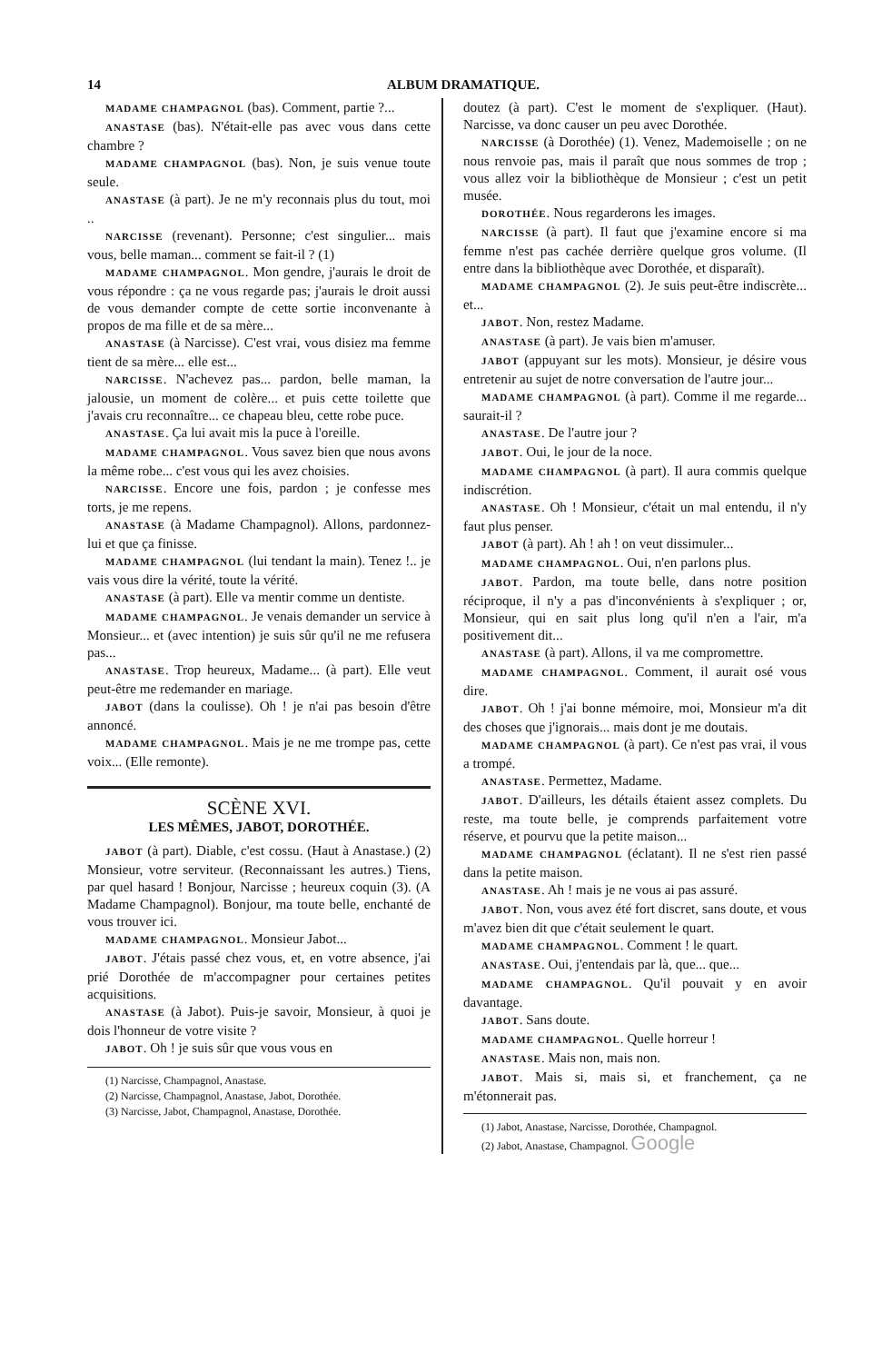14 ALBUM DRAMATIQUE.
MADAME CHAMPAGNOL (bas). Comment, partie ?...
ANASTASE (bas). N'était-elle pas avec vous dans cette chambre ?
MADAME CHAMPAGNOL (bas). Non, je suis venue toute seule.
ANASTASE (à part). Je ne m'y reconnais plus du tout, moi ..
NARCISSE (revenant). Personne; c'est singulier... mais vous, belle maman... comment se fait-il ? (1)
MADAME CHAMPAGNOL. Mon gendre, j'aurais le droit de vous répondre : ça ne vous regarde pas; j'aurais le droit aussi de vous demander compte de cette sortie inconvenante à propos de ma fille et de sa mère...
ANASTASE (à Narcisse). C'est vrai, vous disiez ma femme tient de sa mère... elle est...
NARCISSE. N'achevez pas... pardon, belle maman, la jalousie, un moment de colère... et puis cette toilette que j'avais cru reconnaître... ce chapeau bleu, cette robe puce.
ANASTASE. Ça lui avait mis la puce à l'oreille.
MADAME CHAMPAGNOL. Vous savez bien que nous avons la même robe... c'est vous qui les avez choisies.
NARCISSE. Encore une fois, pardon ; je confesse mes torts, je me repens.
ANASTASE (à Madame Champagnol). Allons, pardonnez-lui et que ça finisse.
MADAME CHAMPAGNOL (lui tendant la main). Tenez !.. je vais vous dire la vérité, toute la vérité.
ANASTASE (à part). Elle va mentir comme un dentiste.
MADAME CHAMPAGNOL. Je venais demander un service à Monsieur... et (avec intention) je suis sûr qu'il ne me refusera pas...
ANASTASE. Trop heureux, Madame... (à part). Elle veut peut-être me redemander en mariage.
JABOT (dans la coulisse). Oh ! je n'ai pas besoin d'être annoncé.
MADAME CHAMPAGNOL. Mais je ne me trompe pas, cette voix... (Elle remonte).
SCÈNE XVI.
LES MÊMES, JABOT, DOROTHÉE.
JABOT (à part). Diable, c'est cossu. (Haut à Anastase.) (2) Monsieur, votre serviteur. (Reconnaissant les autres.) Tiens, par quel hasard ! Bonjour, Narcisse ; heureux coquin (3). (A Madame Champagnol). Bonjour, ma toute belle, enchanté de vous trouver ici.
MADAME CHAMPAGNOL. Monsieur Jabot...
JABOT. J'étais passé chez vous, et, en votre absence, j'ai prié Dorothée de m'accompagner pour certaines petites acquisitions.
ANASTASE (à Jabot). Puis-je savoir, Monsieur, à quoi je dois l'honneur de votre visite ?
JABOT. Oh ! je suis sûr que vous vous en
(1) Narcisse, Champagnol, Anastase.
(2) Narcisse, Champagnol, Anastase, Jabot, Dorothée.
(3) Narcisse, Jabot, Champagnol, Anastase, Dorothée.
doutez (à part). C'est le moment de s'expliquer. (Haut). Narcisse, va donc causer un peu avec Dorothée.
NARCISSE (à Dorothée) (1). Venez, Mademoiselle ; on ne nous renvoie pas, mais il paraît que nous sommes de trop ; vous allez voir la bibliothèque de Monsieur ; c'est un petit musée.
DOROTHÉE. Nous regarderons les images.
NARCISSE (à part). Il faut que j'examine encore si ma femme n'est pas cachée derrière quelque gros volume. (Il entre dans la bibliothèque avec Dorothée, et disparaît).
MADAME CHAMPAGNOL (2). Je suis peut-être indiscrète... et...
JABOT. Non, restez Madame.
ANASTASE (à part). Je vais bien m'amuser.
JABOT (appuyant sur les mots). Monsieur, je désire vous entretenir au sujet de notre conversation de l'autre jour...
MADAME CHAMPAGNOL (à part). Comme il me regarde... saurait-il ?
ANASTASE. De l'autre jour ?
JABOT. Oui, le jour de la noce.
MADAME CHAMPAGNOL (à part). Il aura commis quelque indiscrétion.
ANASTASE. Oh ! Monsieur, c'était un mal entendu, il n'y faut plus penser.
JABOT (à part). Ah ! ah ! on veut dissimuler...
MADAME CHAMPAGNOL. Oui, n'en parlons plus.
JABOT. Pardon, ma toute belle, dans notre position réciproque, il n'y a pas d'inconvénients à s'expliquer ; or, Monsieur, qui en sait plus long qu'il n'en a l'air, m'a positivement dit...
ANASTASE (à part). Allons, il va me compromettre.
MADAME CHAMPAGNOL. Comment, il aurait osé vous dire.
JABOT. Oh ! j'ai bonne mémoire, moi, Monsieur m'a dit des choses que j'ignorais... mais dont je me doutais.
MADAME CHAMPAGNOL (à part). Ce n'est pas vrai, il vous a trompé.
ANASTASE. Permettez, Madame.
JABOT. D'ailleurs, les détails étaient assez complets. Du reste, ma toute belle, je comprends parfaitement votre réserve, et pourvu que la petite maison...
MADAME CHAMPAGNOL (éclatant). Il ne s'est rien passé dans la petite maison.
ANASTASE. Ah ! mais je ne vous ai pas assuré.
JABOT. Non, vous avez été fort discret, sans doute, et vous m'avez bien dit que c'était seulement le quart.
MADAME CHAMPAGNOL. Comment ! le quart.
ANASTASE. Oui, j'entendais par là, que... que...
MADAME CHAMPAGNOL. Qu'il pouvait y en avoir davantage.
JABOT. Sans doute.
MADAME CHAMPAGNOL. Quelle horreur !
ANASTASE. Mais non, mais non.
JABOT. Mais si, mais si, et franchement, ça ne m'étonnerait pas.
(1) Jabot, Anastase, Narcisse, Dorothée, Champagnol.
(2) Jabot, Anastase, Champagnol. Google